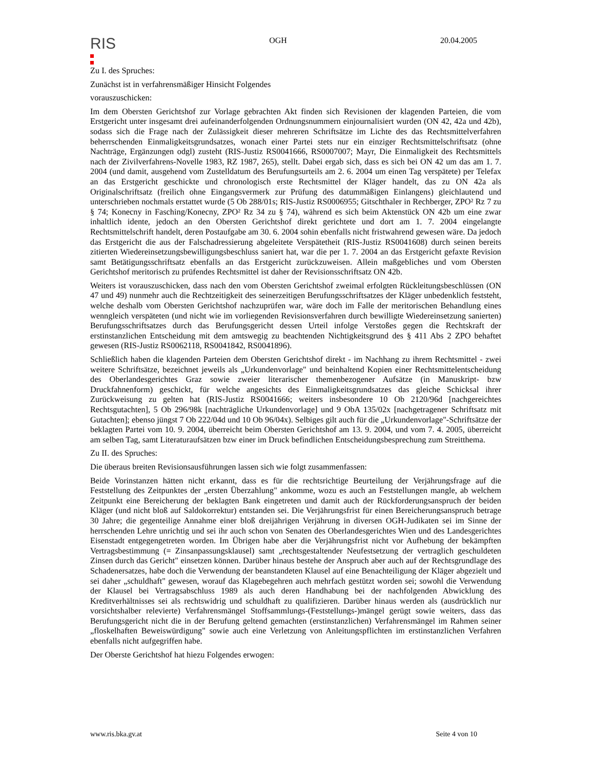RIS
OGH 20.04.2005
Zu I. des Spruches:
Zunächst ist in verfahrensmäßiger Hinsicht Folgendes
vorauszuschicken:
Im dem Obersten Gerichtshof zur Vorlage gebrachten Akt finden sich Revisionen der klagenden Parteien, die vom Erstgericht unter insgesamt drei aufeinanderfolgenden Ordnungsnummern einjournalisiert wurden (ON 42, 42a und 42b), sodass sich die Frage nach der Zulässigkeit dieser mehreren Schriftsätze im Lichte des das Rechtsmittelverfahren beherrschenden Einmaligkeitsgrundsatzes, wonach einer Partei stets nur ein einziger Rechtsmittelschriftsatz (ohne Nachträge, Ergänzungen odgl) zusteht (RIS-Justiz RS0041666, RS0007007; Mayr, Die Einmaligkeit des Rechtsmittels nach der Zivilverfahrens-Novelle 1983, RZ 1987, 265), stellt. Dabei ergab sich, dass es sich bei ON 42 um das am 1. 7. 2004 (und damit, ausgehend vom Zustelldatum des Berufungsurteils am 2. 6. 2004 um einen Tag verspätete) per Telefax an das Erstgericht geschickte und chronologisch erste Rechtsmittel der Kläger handelt, das zu ON 42a als Originalschriftsatz (freilich ohne Eingangsvermerk zur Prüfung des datummäßigen Einlangens) gleichlautend und unterschrieben nochmals erstattet wurde (5 Ob 288/01s; RIS-Justiz RS0006955; Gitschthaler in Rechberger, ZPO² Rz 7 zu § 74; Konecny in Fasching/Konecny, ZPO² Rz 34 zu § 74), während es sich beim Aktenstück ON 42b um eine zwar inhaltlich idente, jedoch an den Obersten Gerichtshof direkt gerichtete und dort am 1. 7. 2004 eingelangte Rechtsmittelschrift handelt, deren Postaufgabe am 30. 6. 2004 sohin ebenfalls nicht fristwahrend gewesen wäre. Da jedoch das Erstgericht die aus der Falschadressierung abgeleitete Verspätetheit (RIS-Justiz RS0041608) durch seinen bereits zitierten Wiedereinsetzungsbewilligungsbeschluss saniert hat, war die per 1. 7. 2004 an das Erstgericht gefaxte Revision samt Betätigungsschriftsatz ebenfalls an das Erstgericht zurückzuweisen. Allein maßgebliches und vom Obersten Gerichtshof meritorisch zu prüfendes Rechtsmittel ist daher der Revisionsschriftsatz ON 42b.
Weiters ist vorauszuschicken, dass nach den vom Obersten Gerichtshof zweimal erfolgten Rückleitungsbeschlüssen (ON 47 und 49) nunmehr auch die Rechtzeitigkeit des seinerzeitigen Berufungsschriftsatzes der Kläger unbedenklich feststeht, welche deshalb vom Obersten Gerichtshof nachzuprüfen war, wäre doch im Falle der meritorischen Behandlung eines wenngleich verspäteten (und nicht wie im vorliegenden Revisionsverfahren durch bewilligte Wiedereinsetzung sanierten) Berufungsschriftsatzes durch das Berufungsgericht dessen Urteil infolge Verstoßes gegen die Rechtskraft der erstinstanzlichen Entscheidung mit dem amtswegig zu beachtenden Nichtigkeitsgrund des § 411 Abs 2 ZPO behaftet gewesen (RIS-Justiz RS0062118, RS0041842, RS0041896).
Schließlich haben die klagenden Parteien dem Obersten Gerichtshof direkt - im Nachhang zu ihrem Rechtsmittel - zwei weitere Schriftsätze, bezeichnet jeweils als „Urkundenvorlage" und beinhaltend Kopien einer Rechtsmittelentscheidung des Oberlandesgerichtes Graz sowie zweier literarischer themenbezogener Aufsätze (in Manuskript- bzw Druckfahnenform) geschickt, für welche angesichts des Einmaligkeitsgrundsatzes das gleiche Schicksal ihrer Zurückweisung zu gelten hat (RIS-Justiz RS0041666; weiters insbesondere 10 Ob 2120/96d [nachgereichtes Rechtsgutachten], 5 Ob 296/98k [nachträgliche Urkundenvorlage] und 9 ObA 135/02x [nachgetragener Schriftsatz mit Gutachten]; ebenso jüngst 7 Ob 222/04d und 10 Ob 96/04x). Selbiges gilt auch für die „Urkundenvorlage"-Schriftsätze der beklagten Partei vom 10. 9. 2004, überreicht beim Obersten Gerichtshof am 13. 9. 2004, und vom 7. 4. 2005, überreicht am selben Tag, samt Literaturaufsätzen bzw einer im Druck befindlichen Entscheidungsbesprechung zum Streitthema.
Zu II. des Spruches:
Die überaus breiten Revisionsausführungen lassen sich wie folgt zusammenfassen:
Beide Vorinstanzen hätten nicht erkannt, dass es für die rechtsrichtige Beurteilung der Verjährungsfrage auf die Feststellung des Zeitpunktes der „ersten Überzahlung" ankomme, wozu es auch an Feststellungen mangle, ab welchem Zeitpunkt eine Bereicherung der beklagten Bank eingetreten und damit auch der Rückforderungsanspruch der beiden Kläger (und nicht bloß auf Saldokorrektur) entstanden sei. Die Verjährungsfrist für einen Bereicherungsanspruch betrage 30 Jahre; die gegenteilige Annahme einer bloß dreijährigen Verjährung in diversen OGH-Judikaten sei im Sinne der herrschenden Lehre unrichtig und sei ihr auch schon von Senaten des Oberlandesgerichtes Wien und des Landesgerichtes Eisenstadt entgegengetreten worden. Im Übrigen habe aber die Verjährungsfrist nicht vor Aufhebung der bekämpften Vertragsbestimmung (= Zinsanpassungsklausel) samt „rechtsgestaltender Neufestsetzung der vertraglich geschuldeten Zinsen durch das Gericht" einsetzen können. Darüber hinaus bestehe der Anspruch aber auch auf der Rechtsgrundlage des Schadenersatzes, habe doch die Verwendung der beanstandeten Klausel auf eine Benachteiligung der Kläger abgezielt und sei daher „schuldhaft" gewesen, worauf das Klagebegehren auch mehrfach gestützt worden sei; sowohl die Verwendung der Klausel bei Vertragsabschluss 1989 als auch deren Handhabung bei der nachfolgenden Abwicklung des Kreditverhältnisses sei als rechtswidrig und schuldhaft zu qualifizieren. Darüber hinaus werden als (ausdrücklich nur vorsichtshalber relevierte) Verfahrensmängel Stoffsammlungs-(Feststellungs-)mängel gerügt sowie weiters, dass das Berufungsgericht nicht die in der Berufung geltend gemachten (erstinstanzlichen) Verfahrensmängel im Rahmen seiner „floskelhaften Beweiswürdigung" sowie auch eine Verletzung von Anleitungspflichten im erstinstanzlichen Verfahren ebenfalls nicht aufgegriffen habe.
Der Oberste Gerichtshof hat hiezu Folgendes erwogen:
www.ris.bka.gv.at Seite 4 von 10